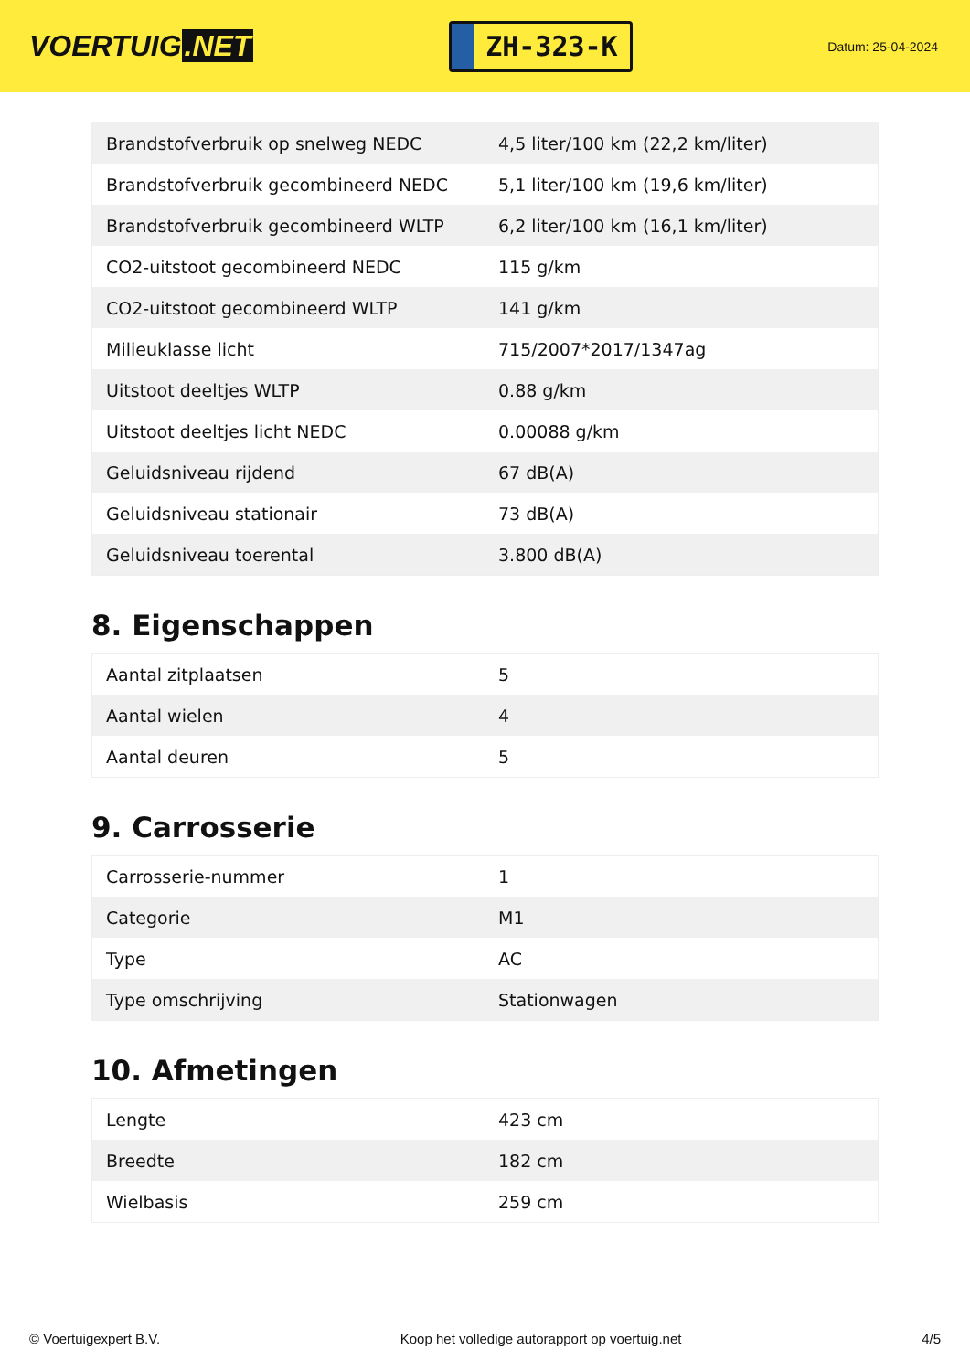VOERTUIG.NET
ZH-323-K
Datum: 25-04-2024
| Brandstofverbruik op snelweg NEDC | 4,5 liter/100 km (22,2 km/liter) |
| Brandstofverbruik gecombineerd NEDC | 5,1 liter/100 km (19,6 km/liter) |
| Brandstofverbruik gecombineerd WLTP | 6,2 liter/100 km (16,1 km/liter) |
| CO2-uitstoot gecombineerd NEDC | 115 g/km |
| CO2-uitstoot gecombineerd WLTP | 141 g/km |
| Milieuklasse licht | 715/2007*2017/1347ag |
| Uitstoot deeltjes WLTP | 0.88 g/km |
| Uitstoot deeltjes licht NEDC | 0.00088 g/km |
| Geluidsniveau rijdend | 67 dB(A) |
| Geluidsniveau stationair | 73 dB(A) |
| Geluidsniveau toerental | 3.800 dB(A) |
8. Eigenschappen
| Aantal zitplaatsen | 5 |
| Aantal wielen | 4 |
| Aantal deuren | 5 |
9. Carrosserie
| Carrosserie-nummer | 1 |
| Categorie | M1 |
| Type | AC |
| Type omschrijving | Stationwagen |
10. Afmetingen
| Lengte | 423 cm |
| Breedte | 182 cm |
| Wielbasis | 259 cm |
© Voertuigexpert B.V. Koop het volledige autorapport op voertuig.net 4/5